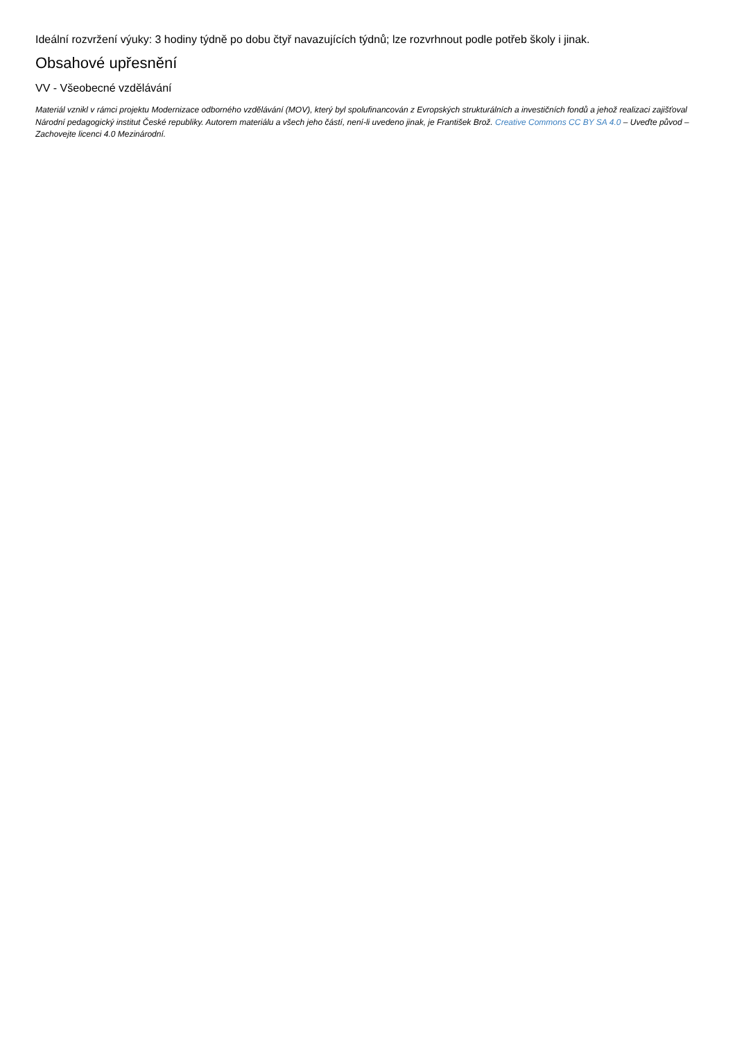Ideální rozvržení výuky: 3 hodiny týdně po dobu čtyř navazujících týdnů; lze rozvrhnout podle potřeb školy i jinak.
Obsahové upřesnění
VV - Všeobecné vzdělávání
Materiál vznikl v rámci projektu Modernizace odborného vzdělávání (MOV), který byl spolufinancován z Evropských strukturálních a investičních fondů a jehož realizaci zajišťoval Národní pedagogický institut České republiky. Autorem materiálu a všech jeho částí, není-li uvedeno jinak, je František Brož. Creative Commons CC BY SA 4.0 – Uveďte původ – Zachovejte licenci 4.0 Mezinárodní.